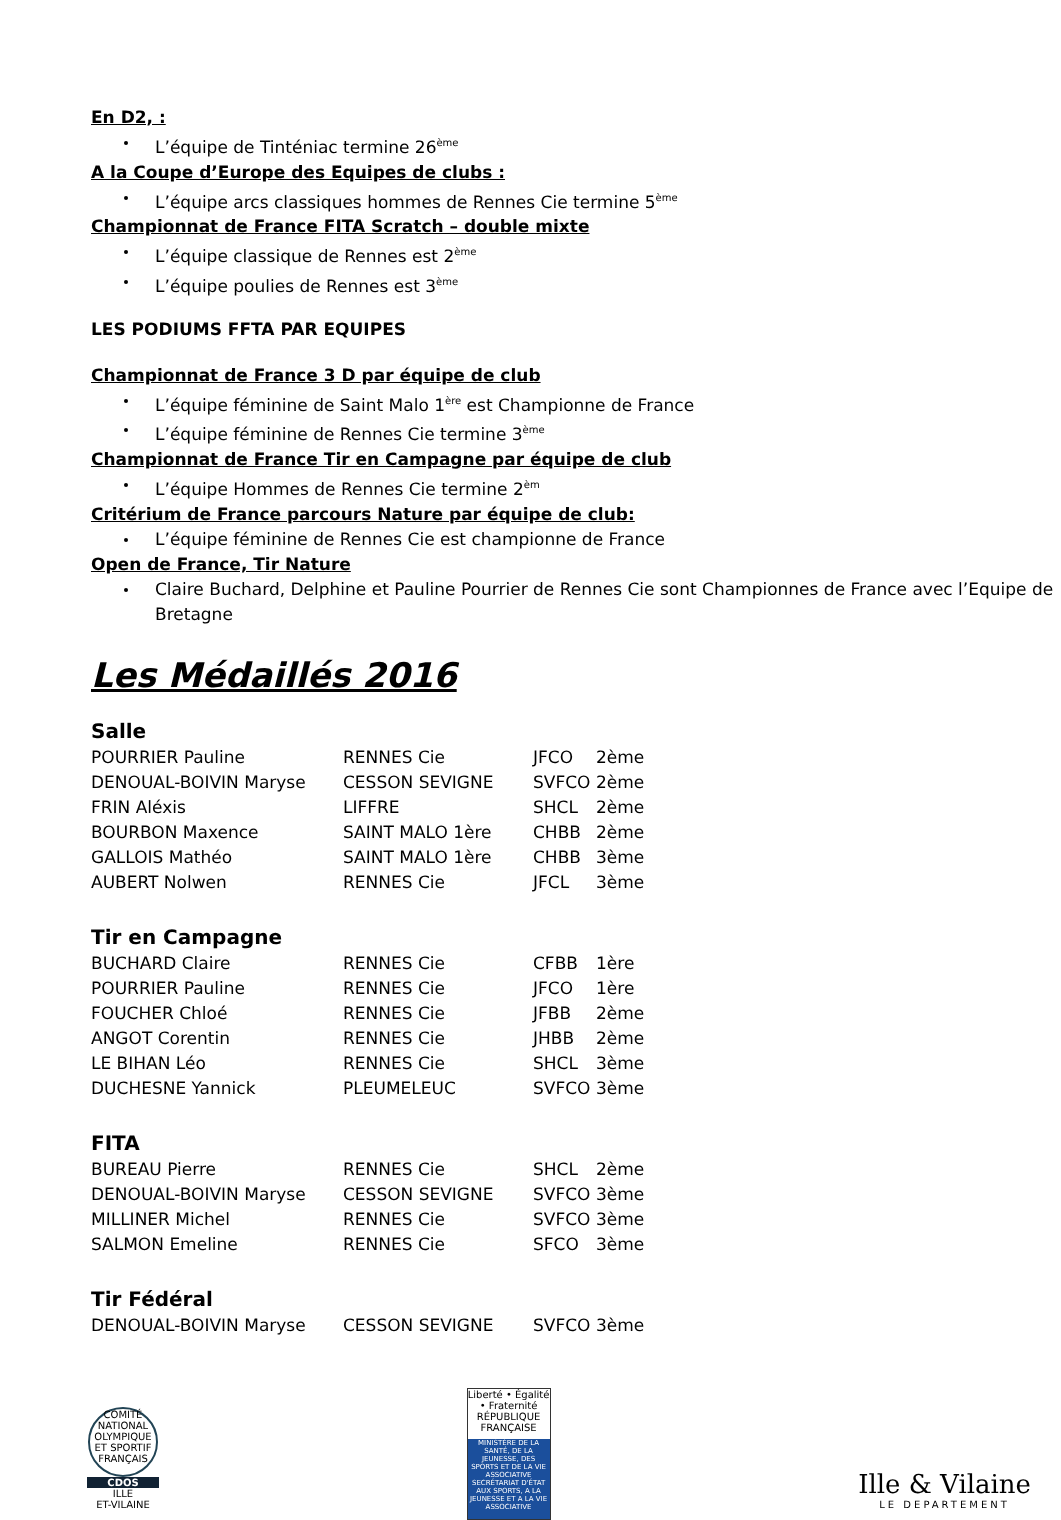En D2, :
L’équipe de Tinténiac termine 26<sup>ème</sup>
A la Coupe d’Europe des Equipes de clubs :
L’équipe arcs classiques hommes de Rennes Cie termine 5<sup>ème</sup>
Championnat de France FITA Scratch – double mixte
L’équipe classique de Rennes est 2<sup>ème</sup>
L’équipe poulies de Rennes est 3<sup>ème</sup>
LES PODIUMS FFTA PAR EQUIPES
Championnat de France 3 D par équipe de club
L’équipe féminine de Saint Malo 1<sup>ère</sup> est Championne de France
L’équipe féminine de Rennes Cie termine 3<sup>ème</sup>
Championnat de France Tir en Campagne par équipe de club
L’équipe Hommes de Rennes Cie termine 2<sup>èm</sup>
Critérium de France parcours Nature par équipe de club:
L’équipe féminine de Rennes Cie est championne de France
Open de France, Tir Nature
Claire Buchard, Delphine et Pauline Pourrier de Rennes Cie sont Championnes de France avec l’Equipe de Bretagne
Les Médaillés 2016
Salle
| POURRIER Pauline | RENNES Cie | JFCO | 2ème |
| DENOUAL-BOIVIN Maryse | CESSON SEVIGNE | SVFCO | 2ème |
| FRIN Aléxis | LIFFRE | SHCL | 2ème |
| BOURBON Maxence | SAINT MALO 1ère | CHBB | 2ème |
| GALLOIS Mathéo | SAINT MALO 1ère | CHBB | 3ème |
| AUBERT Nolwen | RENNES Cie | JFCL | 3ème |
Tir en Campagne
| BUCHARD Claire | RENNES Cie | CFBB | 1ère |
| POURRIER Pauline | RENNES Cie | JFCO | 1ère |
| FOUCHER Chloé | RENNES Cie | JFBB | 2ème |
| ANGOT Corentin | RENNES Cie | JHBB | 2ème |
| LE BIHAN Léo | RENNES Cie | SHCL | 3ème |
| DUCHESNE Yannick | PLEUMELEUC | SVFCO | 3ème |
FITA
| BUREAU Pierre | RENNES Cie | SHCL | 2ème |
| DENOUAL-BOIVIN Maryse | CESSON SEVIGNE | SVFCO | 3ème |
| MILLINER Michel | RENNES Cie | SVFCO | 3ème |
| SALMON Emeline | RENNES Cie | SFCO | 3ème |
Tir Fédéral
| DENOUAL-BOIVIN Maryse | CESSON SEVIGNE | SVFCO | 3ème |
COMITÉ NATIONAL OLYMPIQUE ET SPORTIF FRANÇAIS
CDOS
ILLE
ET-VILAINE
Liberté • Égalité • Fraternité
RÉPUBLIQUE FRANÇAISE
MINISTÈRE DE LA SANTÉ, DE LA JEUNESSE, DES SPORTS ET DE LA VIE ASSOCIATIVE
SECRÉTARIAT D'ÉTAT AUX SPORTS, A LA JEUNESSE ET A LA VIE ASSOCIATIVE
Ille & Vilaine
LE DEPARTEMENT